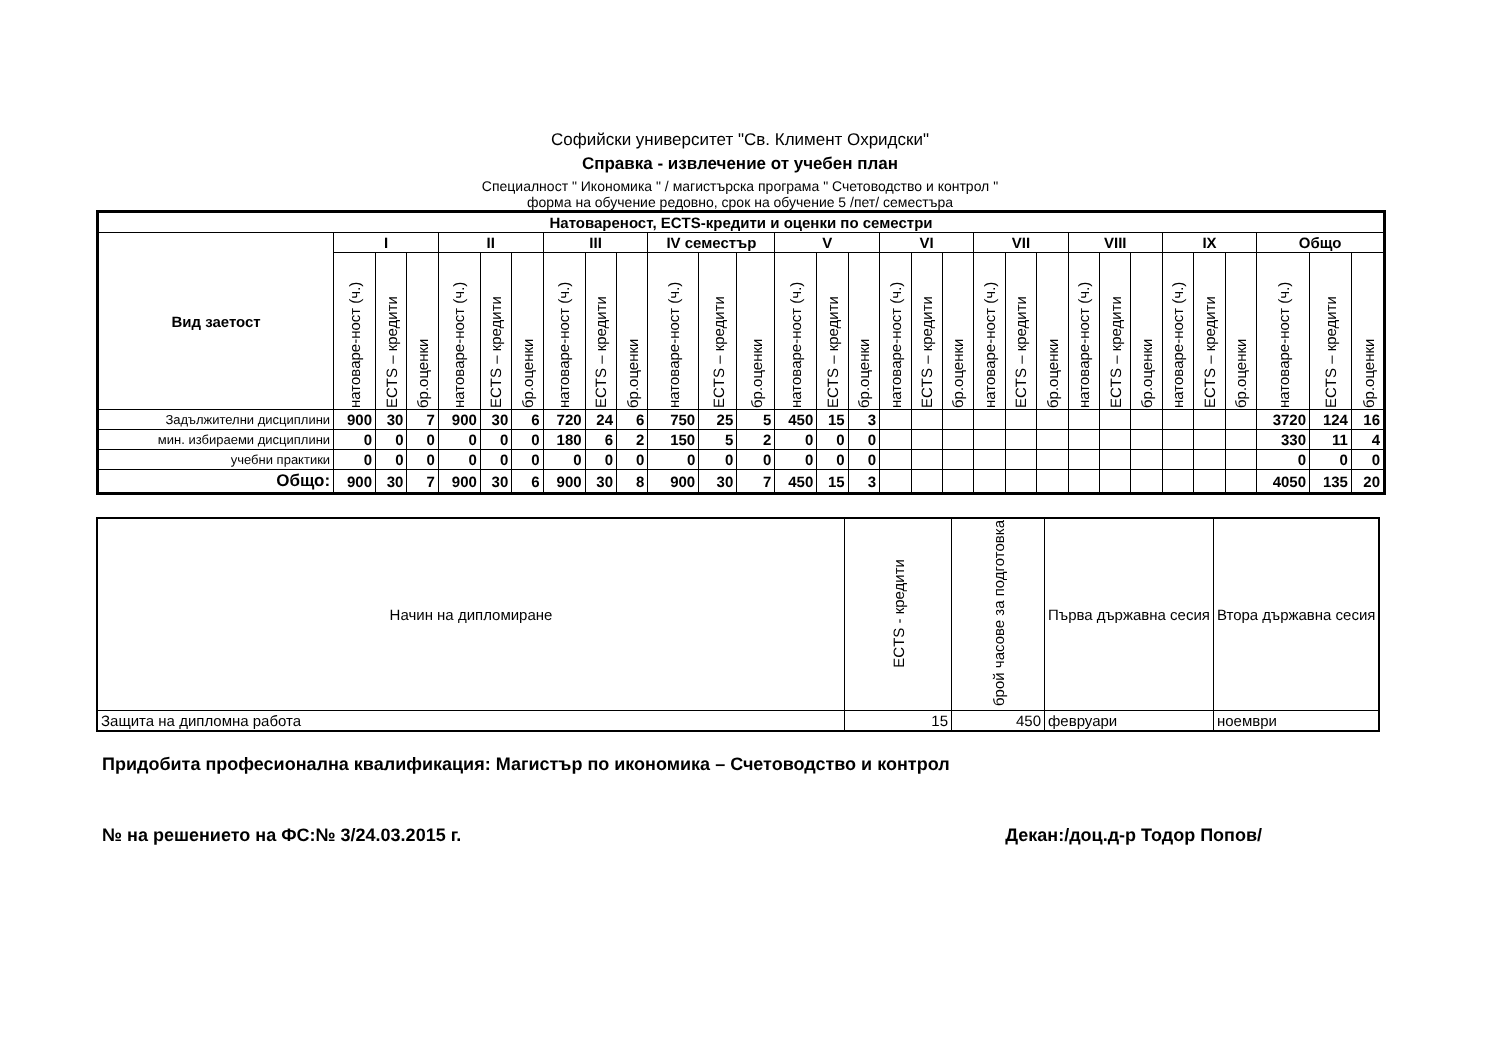Софийски университет "Св. Климент Охридски"
Справка - извлечение от учебен план
Специалност " Икономика " / магистърска програма " Счетоводство и контрол "
форма на обучение редовно, срок на обучение 5 /пет/ семестъра
| Натовареност, ECTS-кредити и оценки по семестри | | | | | | | | | | | | | | | | | | | | | | | | | | | | | | |
| --- | --- | --- | --- | --- | --- | --- | --- | --- | --- | --- | --- | --- | --- | --- | --- | --- | --- | --- | --- | --- | --- | --- | --- | --- | --- | --- | --- | --- | --- | --- |
| Вид заетост | I | | | II | | | III | | | IV семестър | | | V | | | VI | | | VII | | | VIII | | | IX | | | Общо | | |
| | натоваре-ност (ч.) | ECTS – кредити | бр.оценки | натоваре-ност (ч.) | ECTS – кредити | бр.оценки | натоваре-ност (ч.) | ECTS – кредити | бр.оценки | натоваре-ност (ч.) | ECTS – кредити | бр.оценки | натоваре-ност (ч.) | ECTS – кредити | бр.оценки | натоваре-ност (ч.) | ECTS – кредити | бр.оценки | натоваре-ност (ч.) | ECTS – кредити | бр.оценки | натоваре-ност (ч.) | ECTS – кредити | бр.оценки | натоваре-ност (ч.) | ECTS – кредити | бр.оценки | натоваре-ност (ч.) | ECTS – кредити | бр.оценки |
| Задължителни дисциплини | 900 | 30 | 7 | 900 | 30 | 6 | 720 | 24 | 6 | 750 | 25 | 5 | 450 | 15 | 3 | | | | | | | | | | | | | 3720 | 124 | 16 |
| мин. избираеми дисциплини | 0 | 0 | 0 | 0 | 0 | 0 | 180 | 6 | 2 | 150 | 5 | 2 | 0 | 0 | 0 | | | | | | | | | | | | | 330 | 11 | 4 |
| учебни практики | 0 | 0 | 0 | 0 | 0 | 0 | 0 | 0 | 0 | 0 | 0 | 0 | 0 | 0 | 0 | | | | | | | | | | | | | 0 | 0 | 0 |
| Общо: | 900 | 30 | 7 | 900 | 30 | 6 | 900 | 30 | 8 | 900 | 30 | 7 | 450 | 15 | 3 | | | | | | | | | | | | | 4050 | 135 | 20 |
| Начин на дипломиране | ECTS - кредити | брой часове за подготовка | Първа държавна сесия | Втора държавна сесия |
| Защита на дипломна работа | 15 | 450 | февруари | ноември |
Придобита професионална квалификация: Магистър по икономика – Счетоводство и контрол
№ на решението на ФС:№ 3/24.03.2015 г. Декан:/доц.д-р Тодор Попов/